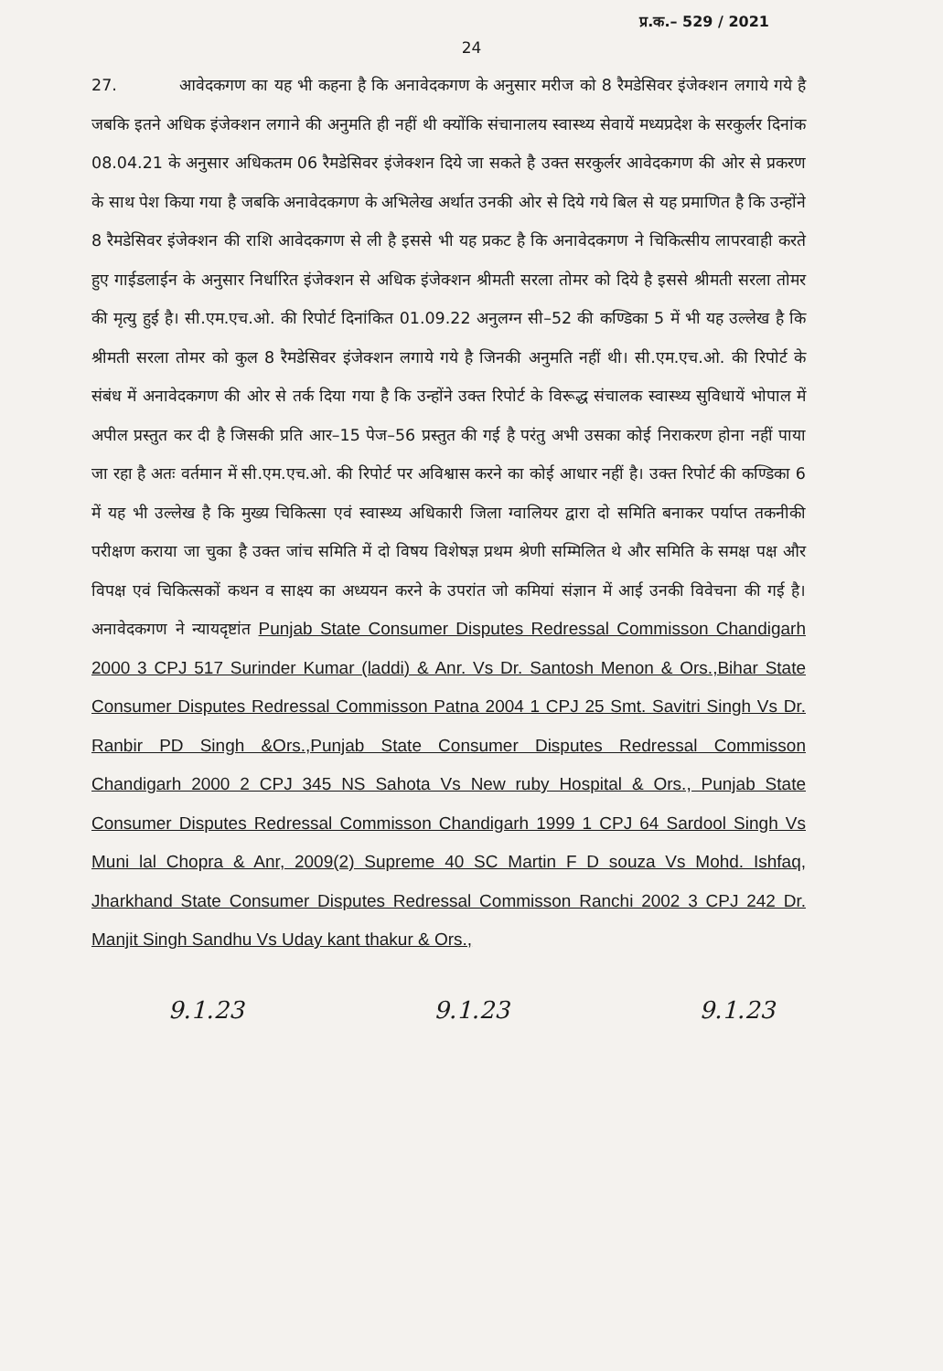प्र.क.– 529 / 2021
24
27. आवेदकगण का यह भी कहना है कि अनावेदकगण के अनुसार मरीज को 8 रैमडेसिवर इंजेक्शन लगाये गये है जबकि इतने अधिक इंजेक्शन लगाने की अनुमति ही नहीं थी क्योंकि संचानालय स्वास्थ्य सेवायें मध्यप्रदेश के सरकुर्लर दिनांक 08.04.21 के अनुसार अधिकतम 06 रैमडेसिवर इंजेक्शन दिये जा सकते है उक्त सरकुर्लर आवेदकगण की ओर से प्रकरण के साथ पेश किया गया है जबकि अनावेदकगण के अभिलेख अर्थात उनकी ओर से दिये गये बिल से यह प्रमाणित है कि उन्होंने 8 रैमडेसिवर इंजेक्शन की राशि आवेदकगण से ली है इससे भी यह प्रकट है कि अनावेदकगण ने चिकित्सीय लापरवाही करते हुए गाईडलाईन के अनुसार निर्धारित इंजेक्शन से अधिक इंजेक्शन श्रीमती सरला तोमर को दिये है इससे श्रीमती सरला तोमर की मृत्यु हुई है। सी.एम.एच.ओ. की रिपोर्ट दिनांकित 01.09.22 अनुलग्न सी–52 की कण्डिका 5 में भी यह उल्लेख है कि श्रीमती सरला तोमर को कुल 8 रैमडेसिवर इंजेक्शन लगाये गये है जिनकी अनुमति नहीं थी। सी.एम.एच.ओ. की रिपोर्ट के संबंध में अनावेदकगण की ओर से तर्क दिया गया है कि उन्होंने उक्त रिपोर्ट के विरूद्ध संचालक स्वास्थ्य सुविधायें भोपाल में अपील प्रस्तुत कर दी है जिसकी प्रति आर–15 पेज–56 प्रस्तुत की गई है परंतु अभी उसका कोई निराकरण होना नहीं पाया जा रहा है अतः वर्तमान में सी.एम.एच.ओ. की रिपोर्ट पर अविश्वास करने का कोई आधार नहीं है। उक्त रिपोर्ट की कण्डिका 6 में यह भी उल्लेख है कि मुख्य चिकित्सा एवं स्वास्थ्य अधिकारी जिला ग्वालियर द्वारा दो समिति बनाकर पर्याप्त तकनीकी परीक्षण कराया जा चुका है उक्त जांच समिति में दो विषय विशेषज्ञ प्रथम श्रेणी सम्मिलित थे और समिति के समक्ष पक्ष और विपक्ष एवं चिकित्सकों कथन व साक्ष्य का अध्ययन करने के उपरांत जो कमियां संज्ञान में आई उनकी विवेचना की गई है। अनावेदकगण ने न्यायदृष्टांत Punjab State Consumer Disputes Redressal Commisson Chandigarh 2000 3 CPJ 517 Surinder Kumar (laddi) & Anr. Vs Dr. Santosh Menon & Ors.,Bihar State Consumer Disputes Redressal Commisson Patna 2004 1 CPJ 25 Smt. Savitri Singh Vs Dr. Ranbir PD Singh &Ors.,Punjab State Consumer Disputes Redressal Commisson Chandigarh 2000 2 CPJ 345 NS Sahota Vs New ruby Hospital & Ors., Punjab State Consumer Disputes Redressal Commisson Chandigarh 1999 1 CPJ 64 Sardool Singh Vs Muni lal Chopra & Anr, 2009(2) Supreme 40 SC Martin F D souza Vs Mohd. Ishfaq, Jharkhand State Consumer Disputes Redressal Commisson Ranchi 2002 3 CPJ 242 Dr. Manjit Singh Sandhu Vs Uday kant thakur & Ors.,
9.1.23 9.1.23 9.1.23